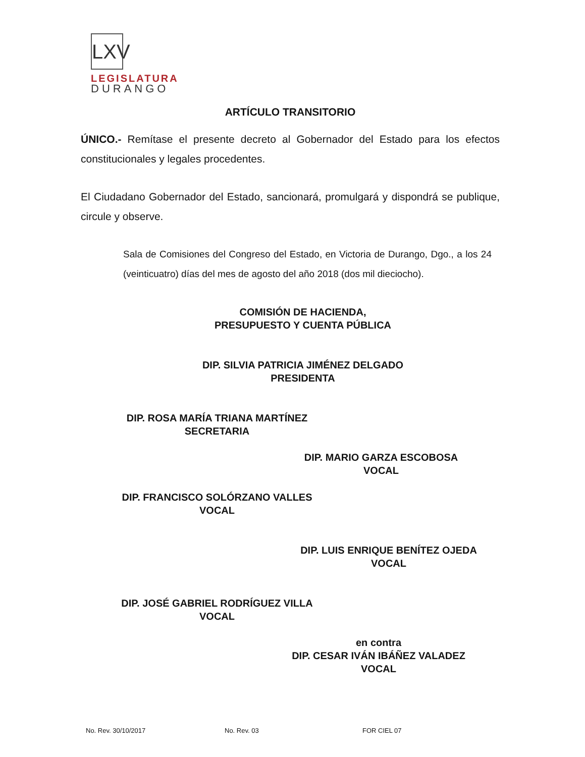LXV
LEGISLATURA
DURANGO
ARTÍCULO TRANSITORIO
ÚNICO.- Remítase el presente decreto al Gobernador del Estado para los efectos constitucionales y legales procedentes.
El Ciudadano Gobernador del Estado, sancionará, promulgará y dispondrá se publique, circule y observe.
Sala de Comisiones del Congreso del Estado, en Victoria de Durango, Dgo., a los 24 (veinticuatro) días del mes de agosto del año 2018 (dos mil dieciocho).
COMISIÓN DE HACIENDA,
PRESUPUESTO Y CUENTA PÚBLICA
DIP. SILVIA PATRICIA JIMÉNEZ DELGADO
PRESIDENTA
DIP. ROSA MARÍA TRIANA MARTÍNEZ
SECRETARIA
DIP. MARIO GARZA ESCOBOSA
VOCAL
DIP. FRANCISCO SOLÓRZANO VALLES
VOCAL
DIP. LUIS ENRIQUE BENÍTEZ OJEDA
VOCAL
DIP. JOSÉ GABRIEL RODRÍGUEZ VILLA
VOCAL
en contra
DIP. CESAR IVÁN IBÁÑEZ VALADEZ
VOCAL
No. Rev. 30/10/2017 No. Rev. 03 FOR CIEL 07